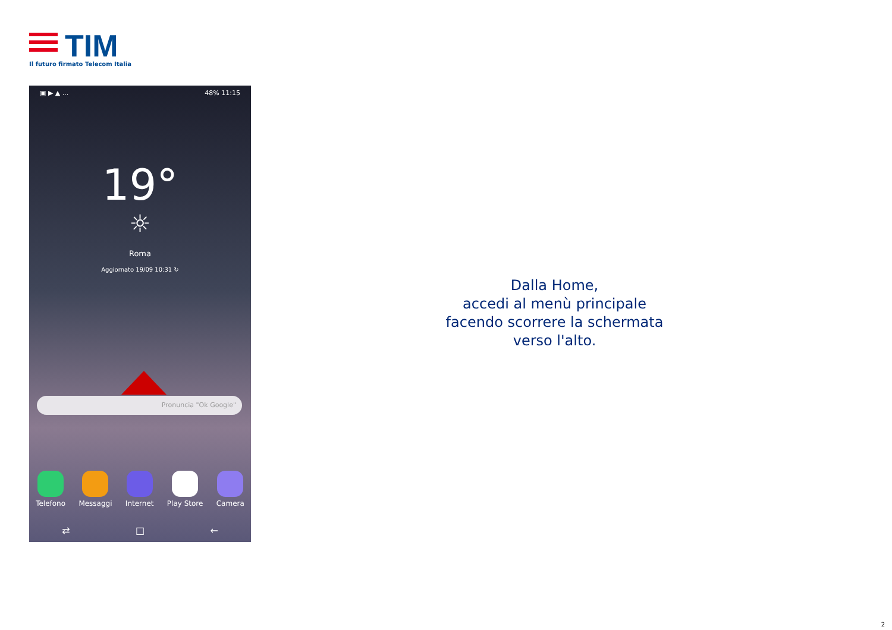TIM
Il futuro firmato Telecom Italia
▣ ▶ ▲ ... 48% 11:15
19°
☼
Roma
Aggiornato 19/09 10:31 ↻
Pronuncia "Ok Google"
Telefono Messaggi Internet Play Store Camera
⇄ □ ←
Dalla Home,
accedi al menù principale
facendo scorrere la schermata
verso l'alto.
2